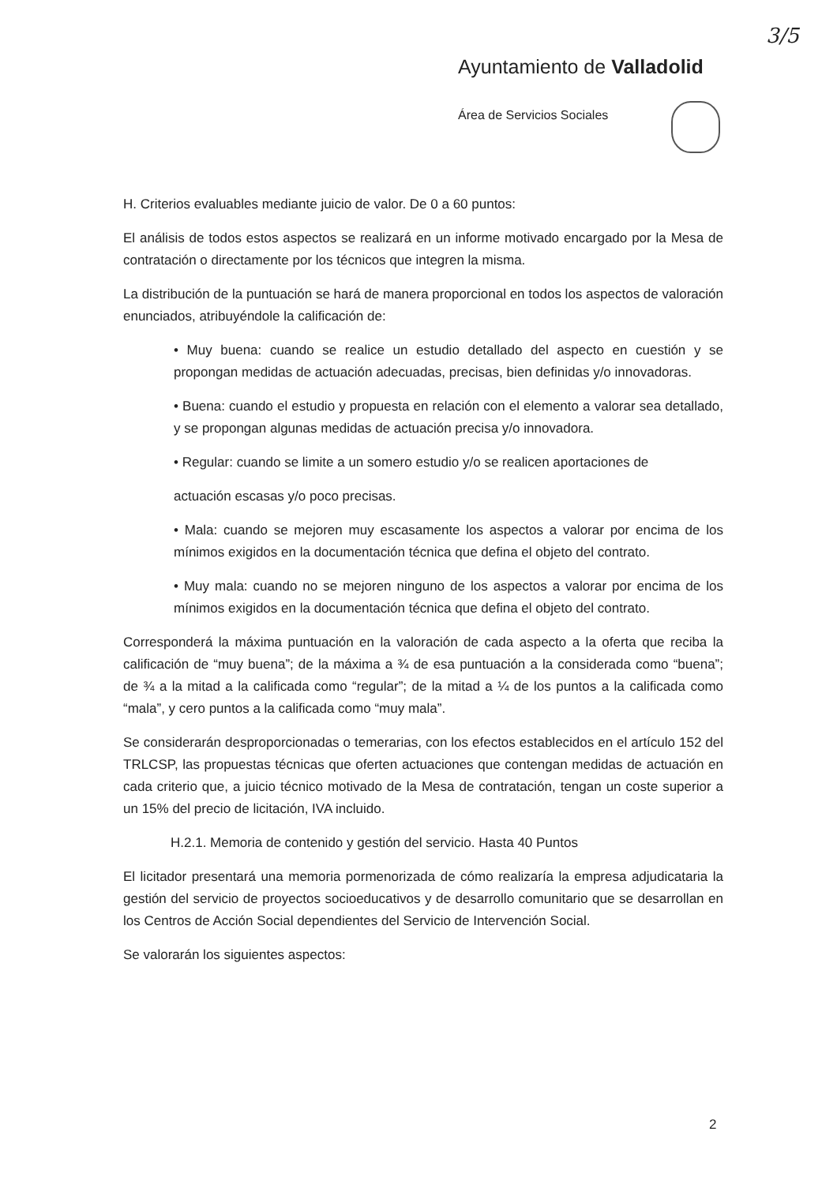3/5
Ayuntamiento de Valladolid
Área de Servicios Sociales
H. Criterios evaluables mediante juicio de valor. De 0 a 60 puntos:
El análisis de todos estos aspectos se realizará en un informe motivado encargado por la Mesa de contratación o directamente por los técnicos que integren la misma.
La distribución de la puntuación se hará de manera proporcional en todos los aspectos de valoración enunciados, atribuyéndole la calificación de:
• Muy buena: cuando se realice un estudio detallado del aspecto en cuestión y se propongan medidas de actuación adecuadas, precisas, bien definidas y/o innovadoras.
• Buena: cuando el estudio y propuesta en relación con el elemento a valorar sea detallado, y se propongan algunas medidas de actuación precisa y/o innovadora.
• Regular: cuando se limite a un somero estudio y/o se realicen aportaciones de
actuación escasas y/o poco precisas.
• Mala: cuando se mejoren muy escasamente los aspectos a valorar por encima de los mínimos exigidos en la documentación técnica que defina el objeto del contrato.
• Muy mala: cuando no se mejoren ninguno de los aspectos a valorar por encima de los mínimos exigidos en la documentación técnica que defina el objeto del contrato.
Corresponderá la máxima puntuación en la valoración de cada aspecto a la oferta que reciba la calificación de “muy buena”; de la máxima a ¾ de esa puntuación a la considerada como “buena”; de ¾ a la mitad a la calificada como “regular”; de la mitad a ¼ de los puntos a la calificada como “mala”, y cero puntos a la calificada como “muy mala”.
Se considerarán desproporcionadas o temerarias, con los efectos establecidos en el artículo 152 del TRLCSP, las propuestas técnicas que oferten actuaciones que contengan medidas de actuación en cada criterio que, a juicio técnico motivado de la Mesa de contratación, tengan un coste superior a un 15% del precio de licitación, IVA incluido.
H.2.1. Memoria de contenido y gestión del servicio. Hasta 40 Puntos
El licitador presentará una memoria pormenorizada de cómo realizaría la empresa adjudicataria la gestión del servicio de proyectos socioeducativos y de desarrollo comunitario que se desarrollan en los Centros de Acción Social dependientes del Servicio de Intervención Social.
Se valorarán los siguientes aspectos:
2